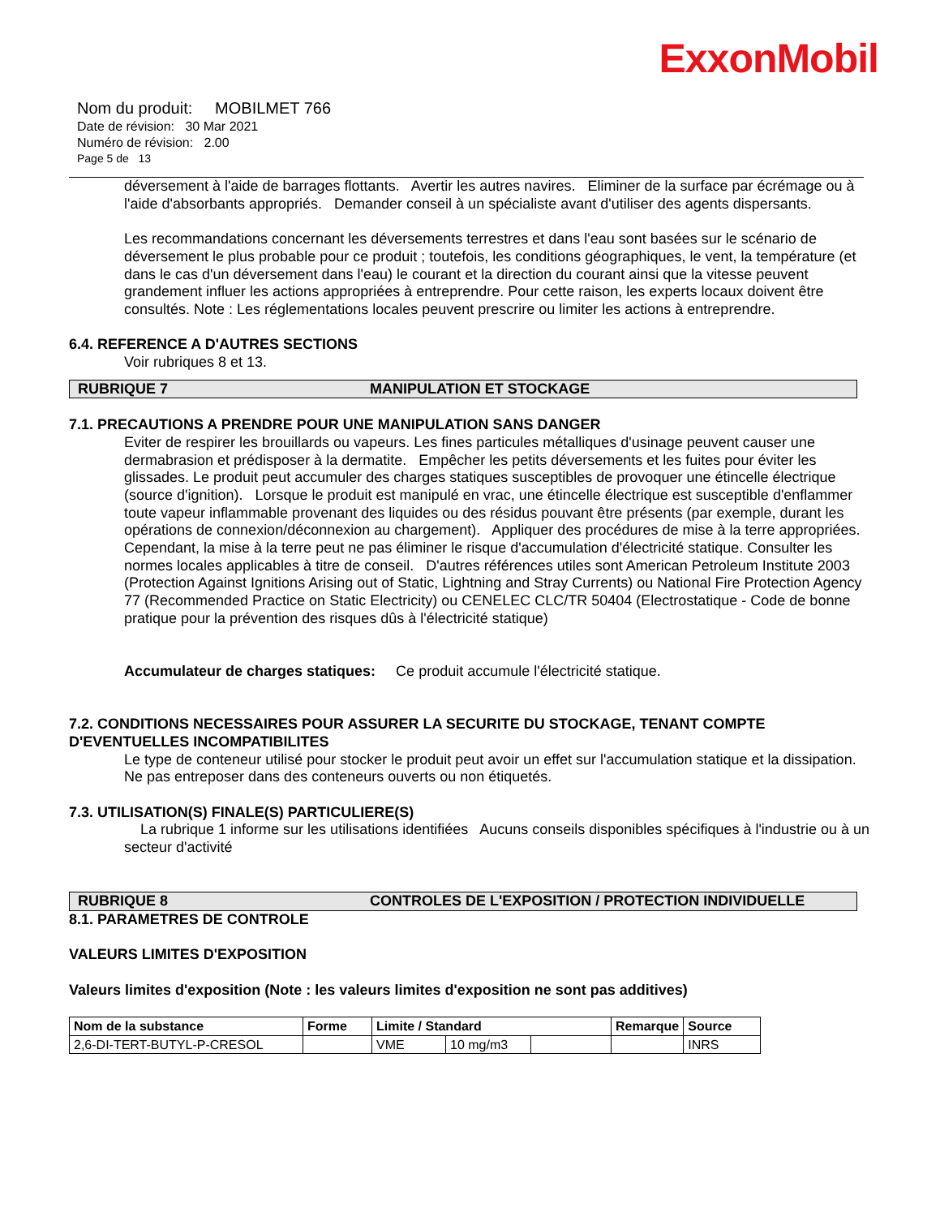ExxonMobil
Nom du produit: MOBILMET 766
Date de révision: 30 Mar 2021
Numéro de révision: 2.00
Page 5 de 13
déversement à l'aide de barrages flottants. Avertir les autres navires. Eliminer de la surface par écrémage ou à l'aide d'absorbants appropriés. Demander conseil à un spécialiste avant d'utiliser des agents dispersants.
Les recommandations concernant les déversements terrestres et dans l'eau sont basées sur le scénario de déversement le plus probable pour ce produit ; toutefois, les conditions géographiques, le vent, la température (et dans le cas d'un déversement dans l'eau) le courant et la direction du courant ainsi que la vitesse peuvent grandement influer les actions appropriées à entreprendre. Pour cette raison, les experts locaux doivent être consultés. Note : Les réglementations locales peuvent prescrire ou limiter les actions à entreprendre.
6.4. REFERENCE A D'AUTRES SECTIONS
Voir rubriques 8 et 13.
RUBRIQUE 7 MANIPULATION ET STOCKAGE
7.1. PRECAUTIONS A PRENDRE POUR UNE MANIPULATION SANS DANGER
Eviter de respirer les brouillards ou vapeurs. Les fines particules métalliques d'usinage peuvent causer une dermabrasion et prédisposer à la dermatite. Empêcher les petits déversements et les fuites pour éviter les glissades. Le produit peut accumuler des charges statiques susceptibles de provoquer une étincelle électrique (source d'ignition). Lorsque le produit est manipulé en vrac, une étincelle électrique est susceptible d'enflammer toute vapeur inflammable provenant des liquides ou des résidus pouvant être présents (par exemple, durant les opérations de connexion/déconnexion au chargement). Appliquer des procédures de mise à la terre appropriées. Cependant, la mise à la terre peut ne pas éliminer le risque d'accumulation d'électricité statique. Consulter les normes locales applicables à titre de conseil. D'autres références utiles sont American Petroleum Institute 2003 (Protection Against Ignitions Arising out of Static, Lightning and Stray Currents) ou National Fire Protection Agency 77 (Recommended Practice on Static Electricity) ou CENELEC CLC/TR 50404 (Electrostatique - Code de bonne pratique pour la prévention des risques dûs à l'électricité statique)
Accumulateur de charges statiques: Ce produit accumule l'électricité statique.
7.2. CONDITIONS NECESSAIRES POUR ASSURER LA SECURITE DU STOCKAGE, TENANT COMPTE D'EVENTUELLES INCOMPATIBILITES
Le type de conteneur utilisé pour stocker le produit peut avoir un effet sur l'accumulation statique et la dissipation. Ne pas entreposer dans des conteneurs ouverts ou non étiquetés.
7.3. UTILISATION(S) FINALE(S) PARTICULIERE(S)
La rubrique 1 informe sur les utilisations identifiées Aucuns conseils disponibles spécifiques à l'industrie ou à un secteur d'activité
RUBRIQUE 8 CONTROLES DE L'EXPOSITION / PROTECTION INDIVIDUELLE
8.1. PARAMETRES DE CONTROLE
VALEURS LIMITES D'EXPOSITION
Valeurs limites d'exposition (Note : les valeurs limites d'exposition ne sont pas additives)
| Nom de la substance | Forme | Limite / Standard | | | Remarque | Source |
| --- | --- | --- | --- | --- | --- | --- |
| 2,6-DI-TERT-BUTYL-P-CRESOL | | VME | 10 mg/m3 | | | INRS |